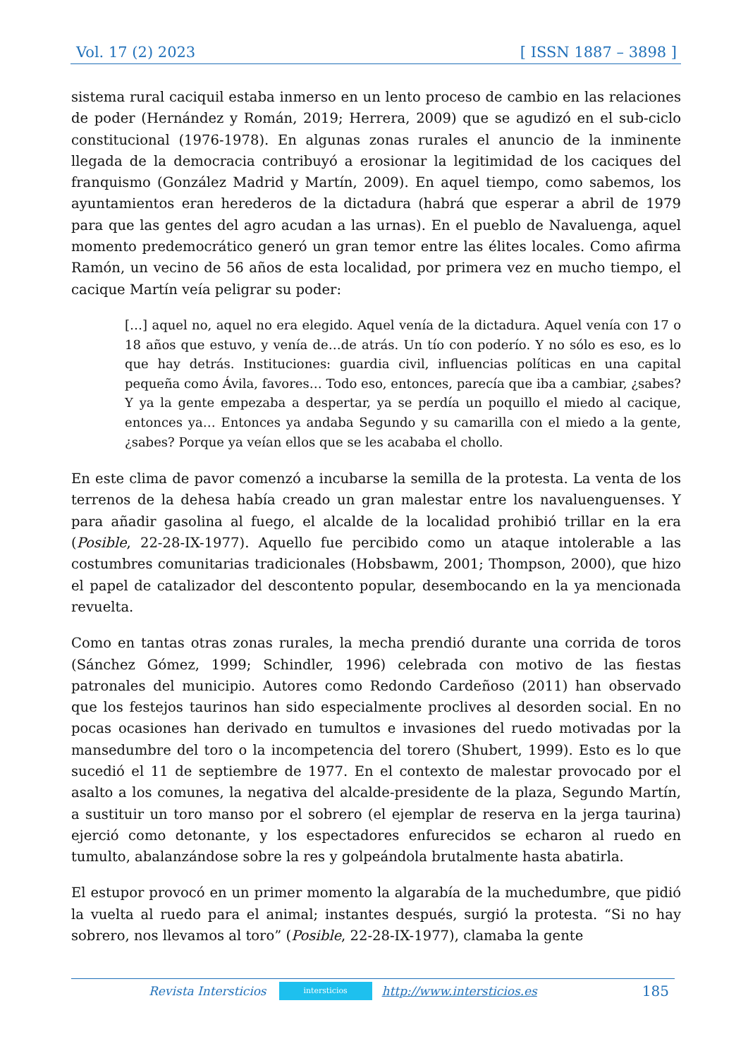Vol. 17 (2) 2023 [ ISSN 1887 – 3898 ]
sistema rural caciquil estaba inmerso en un lento proceso de cambio en las relaciones de poder (Hernández y Román, 2019; Herrera, 2009) que se agudizó en el sub-ciclo constitucional (1976-1978). En algunas zonas rurales el anuncio de la inminente llegada de la democracia contribuyó a erosionar la legitimidad de los caciques del franquismo (González Madrid y Martín, 2009). En aquel tiempo, como sabemos, los ayuntamientos eran herederos de la dictadura (habrá que esperar a abril de 1979 para que las gentes del agro acudan a las urnas). En el pueblo de Navaluenga, aquel momento predemocrático generó un gran temor entre las élites locales. Como afirma Ramón, un vecino de 56 años de esta localidad, por primera vez en mucho tiempo, el cacique Martín veía peligrar su poder:
[…] aquel no, aquel no era elegido. Aquel venía de la dictadura. Aquel venía con 17 o 18 años que estuvo, y venía de…de atrás. Un tío con poderío. Y no sólo es eso, es lo que hay detrás. Instituciones: guardia civil, influencias políticas en una capital pequeña como Ávila, favores… Todo eso, entonces, parecía que iba a cambiar, ¿sabes? Y ya la gente empezaba a despertar, ya se perdía un poquillo el miedo al cacique, entonces ya… Entonces ya andaba Segundo y su camarilla con el miedo a la gente, ¿sabes? Porque ya veían ellos que se les acababa el chollo.
En este clima de pavor comenzó a incubarse la semilla de la protesta. La venta de los terrenos de la dehesa había creado un gran malestar entre los navaluenguenses. Y para añadir gasolina al fuego, el alcalde de la localidad prohibió trillar en la era (Posible, 22-28-IX-1977). Aquello fue percibido como un ataque intolerable a las costumbres comunitarias tradicionales (Hobsbawm, 2001; Thompson, 2000), que hizo el papel de catalizador del descontento popular, desembocando en la ya mencionada revuelta.
Como en tantas otras zonas rurales, la mecha prendió durante una corrida de toros (Sánchez Gómez, 1999; Schindler, 1996) celebrada con motivo de las fiestas patronales del municipio. Autores como Redondo Cardeñoso (2011) han observado que los festejos taurinos han sido especialmente proclives al desorden social. En no pocas ocasiones han derivado en tumultos e invasiones del ruedo motivadas por la mansedumbre del toro o la incompetencia del torero (Shubert, 1999). Esto es lo que sucedió el 11 de septiembre de 1977. En el contexto de malestar provocado por el asalto a los comunes, la negativa del alcalde-presidente de la plaza, Segundo Martín, a sustituir un toro manso por el sobrero (el ejemplar de reserva en la jerga taurina) ejerció como detonante, y los espectadores enfurecidos se echaron al ruedo en tumulto, abalanzándose sobre la res y golpeándola brutalmente hasta abatirla.
El estupor provocó en un primer momento la algarabía de la muchedumbre, que pidió la vuelta al ruedo para el animal; instantes después, surgió la protesta. “Si no hay sobrero, nos llevamos al toro” (Posible, 22-28-IX-1977), clamaba la gente
Revista Intersticios intersticios http://www.intersticios.es 185